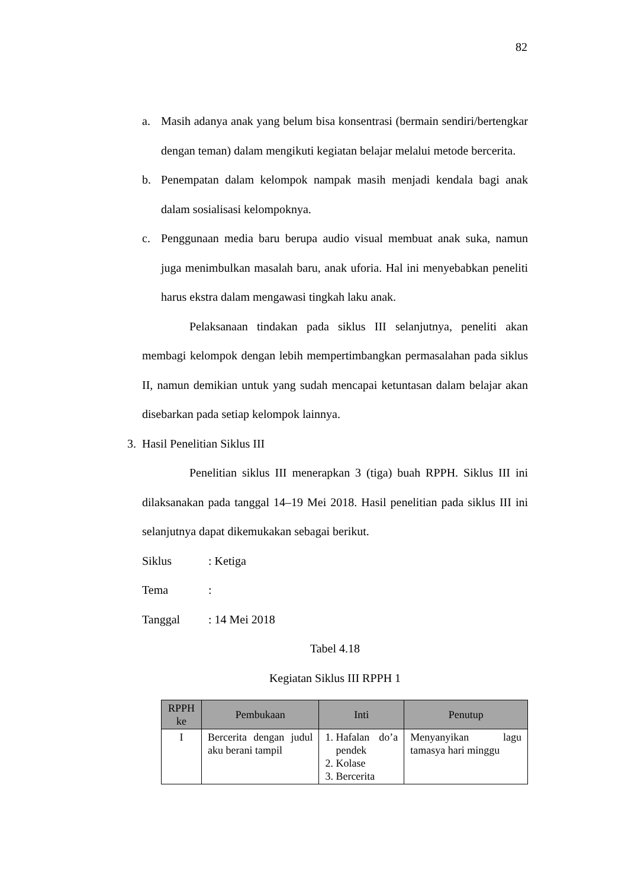82
a. Masih adanya anak yang belum bisa konsentrasi (bermain sendiri/bertengkar dengan teman) dalam mengikuti kegiatan belajar melalui metode bercerita.
b. Penempatan dalam kelompok nampak masih menjadi kendala bagi anak dalam sosialisasi kelompoknya.
c. Penggunaan media baru berupa audio visual membuat anak suka, namun juga menimbulkan masalah baru, anak uforia. Hal ini menyebabkan peneliti harus ekstra dalam mengawasi tingkah laku anak.
Pelaksanaan tindakan pada siklus III selanjutnya, peneliti akan membagi kelompok dengan lebih mempertimbangkan permasalahan pada siklus II, namun demikian untuk yang sudah mencapai ketuntasan dalam belajar akan disebarkan pada setiap kelompok lainnya.
3. Hasil Penelitian Siklus III
Penelitian siklus III menerapkan 3 (tiga) buah RPPH. Siklus III ini dilaksanakan pada tanggal 14–19 Mei 2018. Hasil penelitian pada siklus III ini selanjutnya dapat dikemukakan sebagai berikut.
Siklus: Ketiga
Tema:
Tanggal: 14 Mei 2018
Tabel 4.18
Kegiatan Siklus III RPPH 1
| RPPH ke | Pembukaan | Inti | Penutup |
| --- | --- | --- | --- |
| I | Bercerita dengan judul aku berani tampil | 1. Hafalan do’a pendek 2. Kolase 3. Bercerita | Menyanyikan lagu tamasya hari minggu |